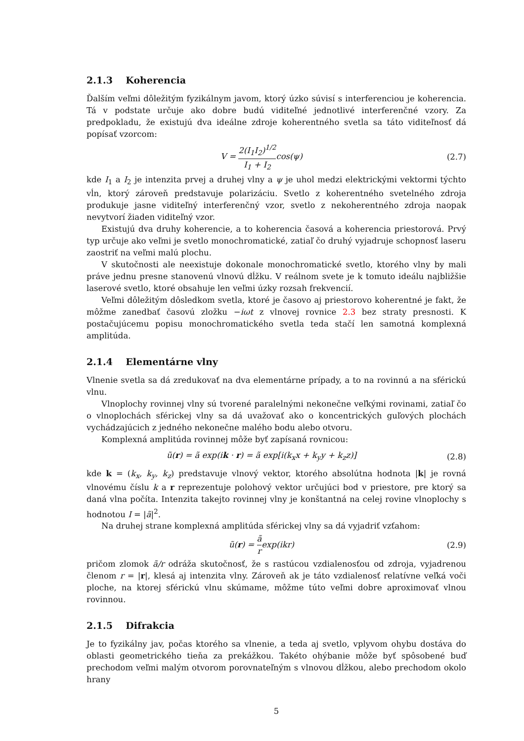2.1.3 Koherencia
Ďalším veľmi dôležitým fyzikálnym javom, ktorý úzko súvisí s interferenciou je koherencia. Tá v podstate určuje ako dobre budú viditeľné jednotlivé interferenčné vzory. Za predpokladu, že existujú dva ideálne zdroje koherentného svetla sa táto viditeľnosť dá popísať vzorcom:
V = 2(I<sub>1</sub>I<sub>2</sub>)<sup>1/2</sup> I<sub>1</sub> + I<sub>2</sub>cos(ψ) (2.7)
kde I<sub>1</sub> a I<sub>2</sub> je intenzita prvej a druhej vlny a ψ je uhol medzi elektrickými vektormi týchto vĺn, ktorý zároveň predstavuje polarizáciu. Svetlo z koherentného svetelného zdroja produkuje jasne viditeľný interferenčný vzor, svetlo z nekoherentného zdroja naopak nevytvorí žiaden viditeľný vzor.
Existujú dva druhy koherencie, a to koherencia časová a koherencia priestorová. Prvý typ určuje ako veľmi je svetlo monochromatické, zatiaľ čo druhý vyjadruje schopnosť laseru zaostriť na veľmi malú plochu.
V skutočnosti ale neexistuje dokonale monochromatické svetlo, ktorého vlny by mali práve jednu presne stanovenú vlnovú dĺžku. V reálnom svete je k tomuto ideálu najbližšie laserové svetlo, ktoré obsahuje len veľmi úzky rozsah frekvencií.
Veľmi dôležitým dôsledkom svetla, ktoré je časovo aj priestorovo koherentné je fakt, že môžme zanedbať časovú zložku −iωt z vlnovej rovnice 2.3 bez straty presnosti. K postačujúcemu popisu monochromatického svetla teda stačí len samotná komplexná amplitúda.
2.1.4 Elementárne vlny
Vlnenie svetla sa dá zredukovať na dva elementárne prípady, a to na rovinnú a na sférickú vlnu.
Vlnoplochy rovinnej vlny sú tvorené paralelnými nekonečne veľkými rovinami, zatiaľ čo o vlnoplochách sférickej vlny sa dá uvažovať ako o koncentrických guľových plochách vychádzajúcich z jedného nekonečne malého bodu alebo otvoru.
Komplexná amplitúda rovinnej môže byť zapísaná rovnicou:
ũ(r) = ã exp(ik · r) = ã exp[i(k<sub>x</sub>x + k<sub>y</sub>y + k<sub>z</sub>z)]
(2.8)
kde k = (k<sub>x</sub>, k<sub>y</sub>, k<sub>z</sub>) predstavuje vlnový vektor, ktorého absolútna hodnota |k| je rovná vlnovému číslu k a r reprezentuje polohový vektor určujúci bod v priestore, pre ktorý sa daná vlna počíta. Intenzita takejto rovinnej vlny je konštantná na celej rovine vlnoplochy s hodnotou I = |ã|<sup>2</sup>.
Na druhej strane komplexná amplitúda sférickej vlny sa dá vyjadriť vzťahom:
ũ(r) = ã rexp(ikr) (2.9)
pričom zlomok ã/r odráža skutočnosť, že s rastúcou vzdialenosťou od zdroja, vyjadrenou členom r = |r|, klesá aj intenzita vlny. Zároveň ak je táto vzdialenosť relatívne veľká voči ploche, na ktorej sférickú vlnu skúmame, môžme túto veľmi dobre aproximovať vlnou rovinnou.
2.1.5 Difrakcia
Je to fyzikálny jav, počas ktorého sa vlnenie, a teda aj svetlo, vplyvom ohybu dostáva do oblasti geometrického tieňa za prekážkou. Takéto ohýbanie môže byť spôsobené buď prechodom veľmi malým otvorom porovnateľným s vlnovou dĺžkou, alebo prechodom okolo hrany
5